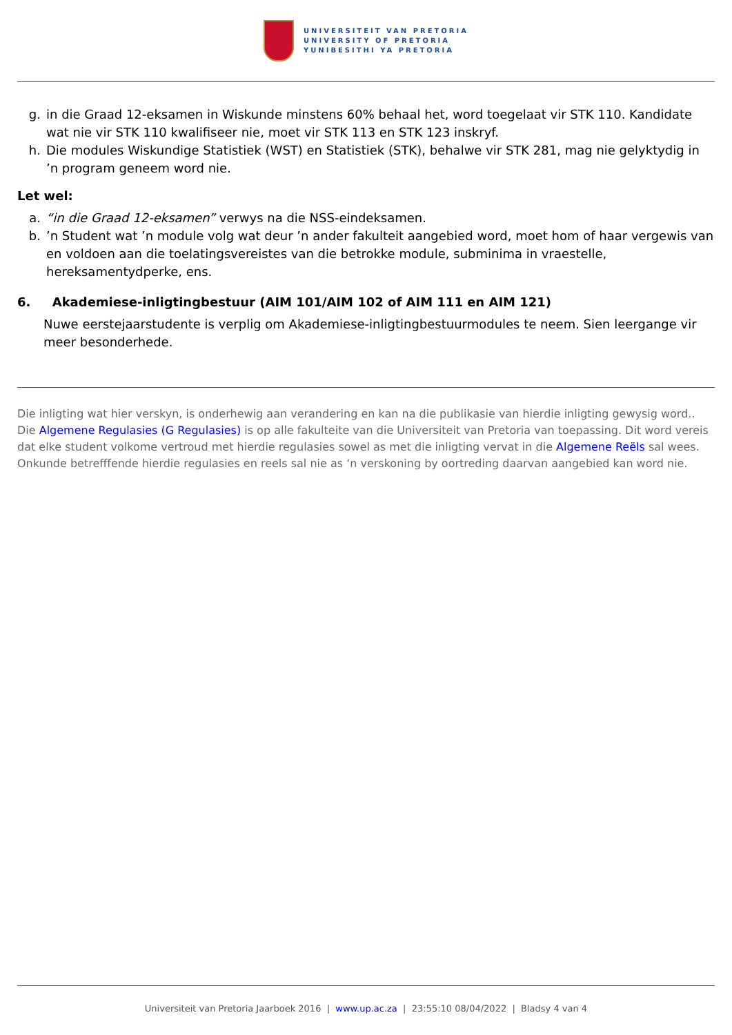UNIVERSITEIT VAN PRETORIA
UNIVERSITY OF PRETORIA
YUNIBESITHI YA PRETORIA
g. in die Graad 12-eksamen in Wiskunde minstens 60% behaal het, word toegelaat vir STK 110. Kandidate wat nie vir STK 110 kwalifiseer nie, moet vir STK 113 en STK 123 inskryf.
h. Die modules Wiskundige Statistiek (WST) en Statistiek (STK), behalwe vir STK 281, mag nie gelyktydig in ’n program geneem word nie.
Let wel:
a. “in die Graad 12-eksamen” verwys na die NSS-eindeksamen.
b.’n Student wat ’n module volg wat deur ’n ander fakulteit aangebied word, moet hom of haar vergewis van en voldoen aan die toelatingsvereistes van die betrokke module, subminima in vraestelle, hereksamentydperke, ens.
6. Akademiese-inligtingbestuur (AIM 101/AIM 102 of AIM 111 en AIM 121)
Nuwe eerstejaarstudente is verplig om Akademiese-inligtingbestuurmodules te neem. Sien leergange vir meer besonderhede.
Die inligting wat hier verskyn, is onderhewig aan verandering en kan na die publikasie van hierdie inligting gewysig word.. Die Algemene Regulasies (G Regulasies) is op alle fakulteite van die Universiteit van Pretoria van toepassing. Dit word vereis dat elke student volkome vertroud met hierdie regulasies sowel as met die inligting vervat in die Algemene Reëls sal wees. Onkunde betrefffende hierdie regulasies en reels sal nie as ‘n verskoning by oortreding daarvan aangebied kan word nie.
Universiteit van Pretoria Jaarboek 2016 | www.up.ac.za | 23:55:10 08/04/2022 | Bladsy 4 van 4